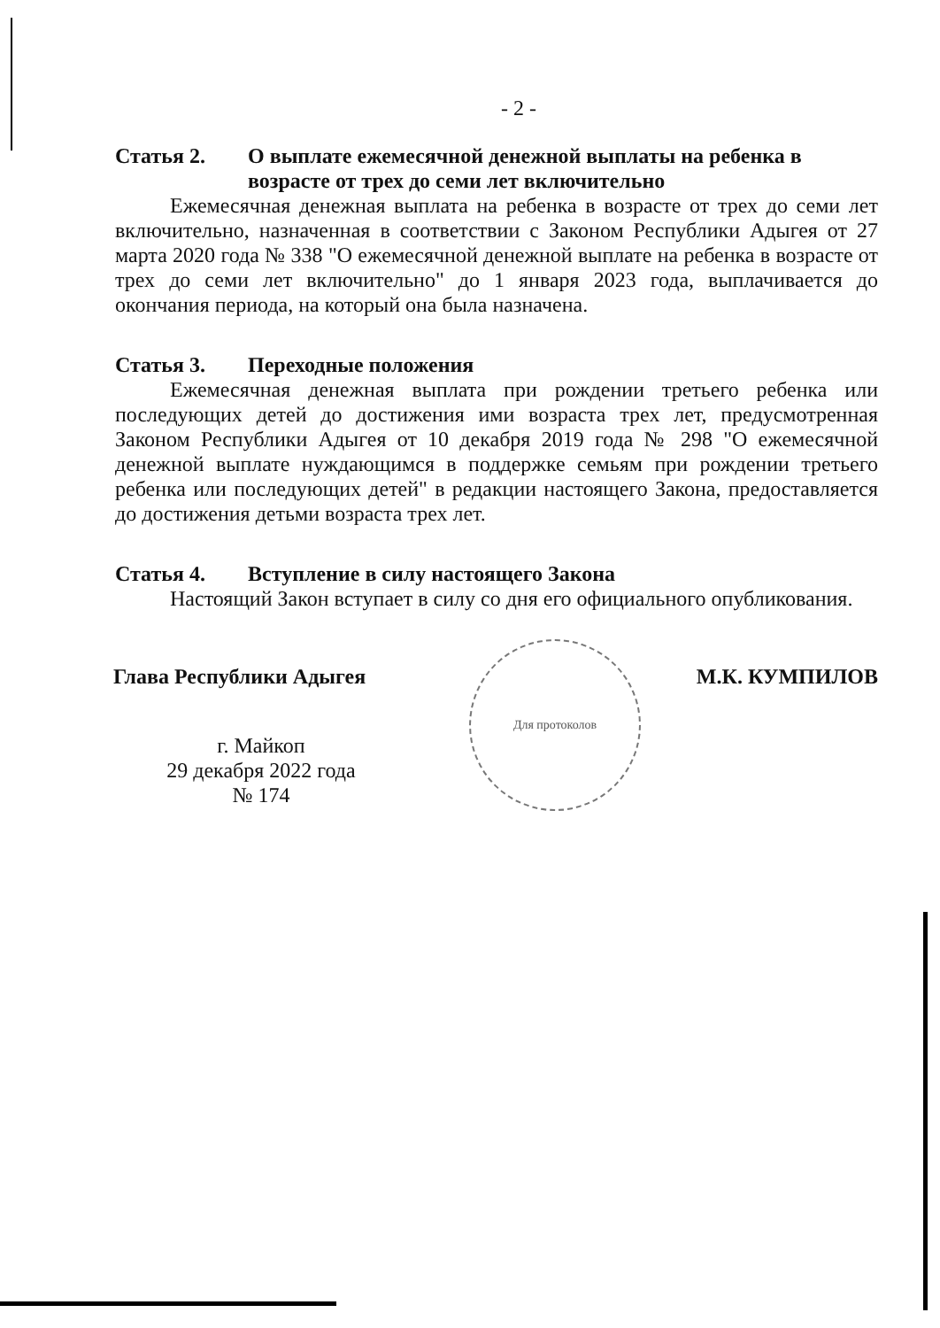- 2 -
Статья 2. О выплате ежемесячной денежной выплаты на ребенка в возрасте от трех до семи лет включительно
Ежемесячная денежная выплата на ребенка в возрасте от трех до семи лет включительно, назначенная в соответствии с Законом Республики Адыгея от 27 марта 2020 года № 338 "О ежемесячной денежной выплате на ребенка в возрасте от трех до семи лет включительно" до 1 января 2023 года, выплачивается до окончания периода, на который она была назначена.
Статья 3. Переходные положения
Ежемесячная денежная выплата при рождении третьего ребенка или последующих детей до достижения ими возраста трех лет, предусмотренная Законом Республики Адыгея от 10 декабря 2019 года № 298 "О ежемесячной денежной выплате нуждающимся в поддержке семьям при рождении третьего ребенка или последующих детей" в редакции настоящего Закона, предоставляется до достижения детьми возраста трех лет.
Статья 4. Вступление в силу настоящего Закона
Настоящий Закон вступает в силу со дня его официального опубликования.
Глава Республики Адыгея М.К. КУМПИЛОВ
г. Майкоп
29 декабря 2022 года
№ 174
Для протоколов